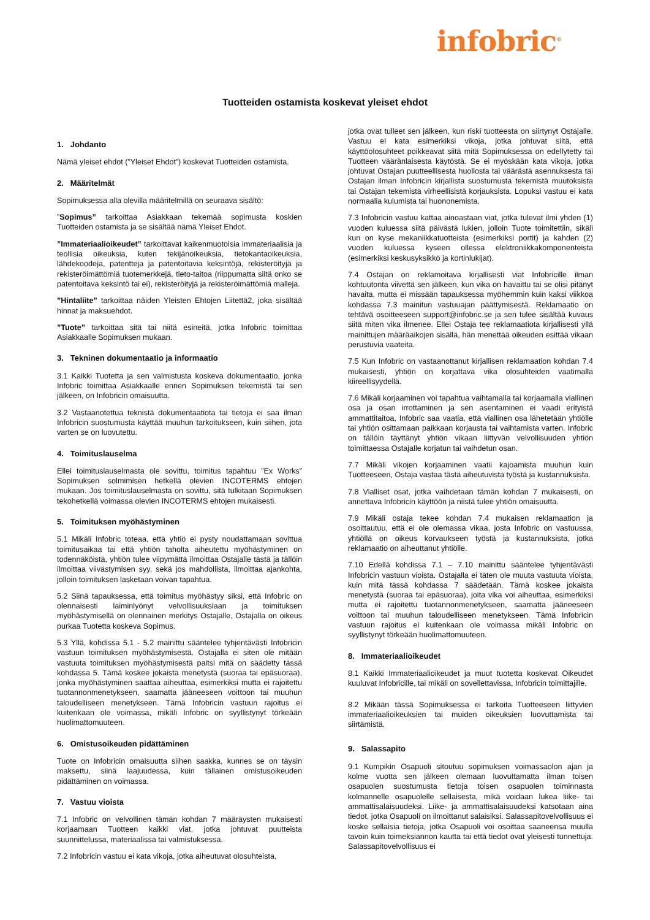infobric<sup>®</sup>
Tuotteiden ostamista koskevat yleiset ehdot
1. Johdanto
Nämä yleiset ehdot (”Yleiset Ehdot”) koskevat Tuotteiden ostamista.
2. Määritelmät
Sopimuksessa alla olevilla määritelmillä on seuraava sisältö:
”Sopimus” tarkoittaa Asiakkaan tekemää sopimusta koskien Tuotteiden ostamista ja se sisältää nämä Yleiset Ehdot.
”Immateriaalioikeudet” tarkoittavat kaikenmuotoisia immateriaalisia ja teollisia oikeuksia, kuten tekijänoikeuksia, tietokantaoikeuksia, lähdekoodeja, patentteja ja patentoitavia keksintöjä, rekisteröityjä ja rekisteröimättömiä tuotemerkkejä, tieto-taitoa (riippumatta siitä onko se patentoitava keksintö tai ei), rekisteröityjä ja rekisteröimättömiä malleja.
”Hintaliite” tarkoittaa näiden Yleisten Ehtojen Liitettä2, joka sisältää hinnat ja maksuehdot.
”Tuote” tarkoittaa sitä tai niitä esineitä, jotka Infobric toimittaa Asiakkaalle Sopimuksen mukaan.
3. Tekninen dokumentaatio ja informaatio
3.1 Kaikki Tuotetta ja sen valmistusta koskeva dokumentaatio, jonka Infobric toimittaa Asiakkaalle ennen Sopimuksen tekemistä tai sen jälkeen, on Infobricin omaisuutta.
3.2 Vastaanotettua teknistä dokumentaatiota tai tietoja ei saa ilman Infobricin suostumusta käyttää muuhun tarkoitukseen, kuin siihen, jota varten se on luovutettu.
4. Toimituslauselma
Ellei toimituslauselmasta ole sovittu, toimitus tapahtuu ”Ex Works” Sopimuksen solmimisen hetkellä olevien INCOTERMS ehtojen mukaan. Jos toimituslauselmasta on sovittu, sitä tulkitaan Sopimuksen tekohetkellä voimassa olevien INCOTERMS ehtojen mukaisesti.
5. Toimituksen myöhästyminen
5.1 Mikäli Infobric toteaa, että yhtiö ei pysty noudattamaan sovittua toimitusaikaa tai että yhtiön taholta aiheutettu myöhästyminen on todennäköistä, yhtiön tulee viipymättä ilmoittaa Ostajalle tästä ja tällöin ilmoittaa viivästymisen syy, sekä jos mahdollista, ilmoittaa ajankohta, jolloin toimituksen lasketaan voivan tapahtua.
5.2 Siinä tapauksessa, että toimitus myöhästyy siksi, että Infobric on olennaisesti laiminlyönyt velvollisuuksiaan ja toimituksen myöhästymisellä on olennainen merkitys Ostajalle, Ostajalla on oikeus purkaa Tuotetta koskeva Sopimus.
5.3 Yllä, kohdissa 5.1 - 5.2 mainittu sääntelee tyhjentävästi Infobricin vastuun toimituksen myöhästymisestä. Ostajalla ei siten ole mitään vastuuta toimituksen myöhästymisestä paitsi mitä on säädetty tässä kohdassa 5. Tämä koskee jokaista menetystä (suoraa tai epäsuoraa), jonka myöhästyminen saattaa aiheuttaa, esimerkiksi mutta ei rajoitettu tuotannonmenetykseen, saamatta jääneeseen voittoon tai muuhun taloudelliseen menetykseen. Tämä Infobricin vastuun rajoitus ei kuitenkaan ole voimassa, mikäli Infobric on syyllistynyt törkeään huolimattomuuteen.
6. Omistusoikeuden pidättäminen
Tuote on Infobricin omaisuutta siihen saakka, kunnes se on täysin maksettu, siinä laajuudessa, kuin tällainen omistusoikeuden pidättäminen on voimassa.
7. Vastuu vioista
7.1 Infobric on velvollinen tämän kohdan 7 määräysten mukaisesti korjaamaan Tuotteen kaikki viat, jotka johtuvat puutteista suunnittelussa, materiaalissa tai valmistuksessa.
7.2 Infobricin vastuu ei kata vikoja, jotka aiheutuvat olosuhteista,
jotka ovat tulleet sen jälkeen, kun riski tuotteesta on siirtynyt Ostajalle. Vastuu ei kata esimerkiksi vikoja, jotka johtuvat siitä, että käyttöolosuhteet poikkeavat siitä mitä Sopimuksessa on edellytetty tai Tuotteen vääränlaisesta käytöstä. Se ei myöskään kata vikoja, jotka johtuvat Ostajan puutteellisesta huollosta tai väärästä asennuksesta tai Ostajan ilman Infobricin kirjallista suostumusta tekemistä muutoksista tai Ostajan tekemistä virheellisistä korjauksista. Lopuksi vastuu ei kata normaalia kulumista tai huononemista.
7.3 Infobricin vastuu kattaa ainoastaan viat, jotka tulevat ilmi yhden (1) vuoden kuluessa siitä päivästä lukien, jolloin Tuote toimitettiin, sikäli kun on kyse mekaniikkatuotteista (esimerkiksi portit) ja kahden (2) vuoden kuluessa kyseen ollessa elektroniikkakomponenteista (esimerkiksi keskusyksikkö ja kortinlukijat).
7.4 Ostajan on reklamoitava kirjallisesti viat Infobricille ilman kohtuutonta viivettä sen jälkeen, kun vika on havaittu tai se olisi pitänyt havaita, mutta ei missään tapauksessa myöhemmin kuin kaksi viikkoa kohdassa 7.3 mainitun vastuuajan päättymisestä. Reklamaatio on tehtävä osoitteeseen support@infobric.se ja sen tulee sisältää kuvaus siitä miten vika ilmenee. Ellei Ostaja tee reklamaatiota kirjallisesti yllä mainittujen määräaikojen sisällä, hän menettää oikeuden esittää vikaan perustuvia vaateita.
7.5 Kun Infobric on vastaanottanut kirjallisen reklamaation kohdan 7.4 mukaisesti, yhtiön on korjattava vika olosuhteiden vaatimalla kiireellisyydellä.
7.6 Mikäli korjaaminen voi tapahtua vaihtamalla tai korjaamalla viallinen osa ja osan irrottaminen ja sen asentaminen ei vaadi erityistä ammattitaitoa, Infobric saa vaatia, että viallinen osa lähetetään yhtiölle tai yhtiön osittamaan paikkaan korjausta tai vaihtamista varten. Infobric on tällöin täyttänyt yhtiön vikaan liittyvän velvollisuuden yhtiön toimittaessa Ostajalle korjatun tai vaihdetun osan.
7.7 Mikäli vikojen korjaaminen vaatii kajoamista muuhun kuin Tuotteeseen, Ostaja vastaa tästä aiheutuvista työstä ja kustannuksista.
7.8 Vialliset osat, jotka vaihdetaan tämän kohdan 7 mukaisesti, on annettava Infobricin käyttöön ja niistä tulee yhtiön omaisuutta.
7.9 Mikäli ostaja tekee kohdan 7.4 mukaisen reklamaation ja osoittautuu, että ei ole olemassa vikaa, josta Infobric on vastuussa, yhtiöllä on oikeus korvaukseen työstä ja kustannuksista, jotka reklamaatio on aiheuttanut yhtiölle.
7.10 Edellä kohdissa 7.1 – 7.10 mainittu sääntelee tyhjentävästi Infobricin vastuun vioista. Ostajalla ei täten ole muuta vastuuta vioista, kuin mitä tässä kohdassa 7 säädetään. Tämä koskee jokaista menetystä (suoraa tai epäsuoraa), joita vika voi aiheuttaa, esimerkiksi mutta ei rajoitettu tuotannonmenetykseen, saamatta jääneeseen voittoon tai muuhun taloudelliseen menetykseen. Tämä Infobricin vastuun rajoitus ei kuitenkaan ole voimassa mikäli Infobric on syyllistynyt törkeään huolimattomuuteen.
8. Immateriaalioikeudet
8.1 Kaikki Immateriaalioikeudet ja muut tuotetta koskevat Oikeudet kuuluvat Infobricille, tai mikäli on sovellettavissa, Infobricin toimittajille.
8.2 Mikään tässä Sopimuksessa ei tarkoita Tuotteeseen liittyvien immateriaalioikeuksien tai muiden oikeuksien luovuttamista tai siirtämistä.
9. Salassapito
9.1 Kumpikin Osapuoli sitoutuu sopimuksen voimassaolon ajan ja kolme vuotta sen jälkeen olemaan luovuttamatta ilman toisen osapuolen suostumusta tietoja toisen osapuolen toiminnasta kolmannelle osapuolelle sellaisesta, mikä voidaan lukea liike- tai ammattisalaisuudeksi. Liike- ja ammattisalaisuudeksi katsotaan aina tiedot, jotka Osapuoli on ilmoittanut salaisiksi. Salassapitovelvollisuus ei koske sellaisia tietoja, jotka Osapuoli voi osoittaa saaneensa muulla tavoin kuin toimeksiannon kautta tai että tiedot ovat yleisesti tunnettuja. Salassapitovelvollisuus ei